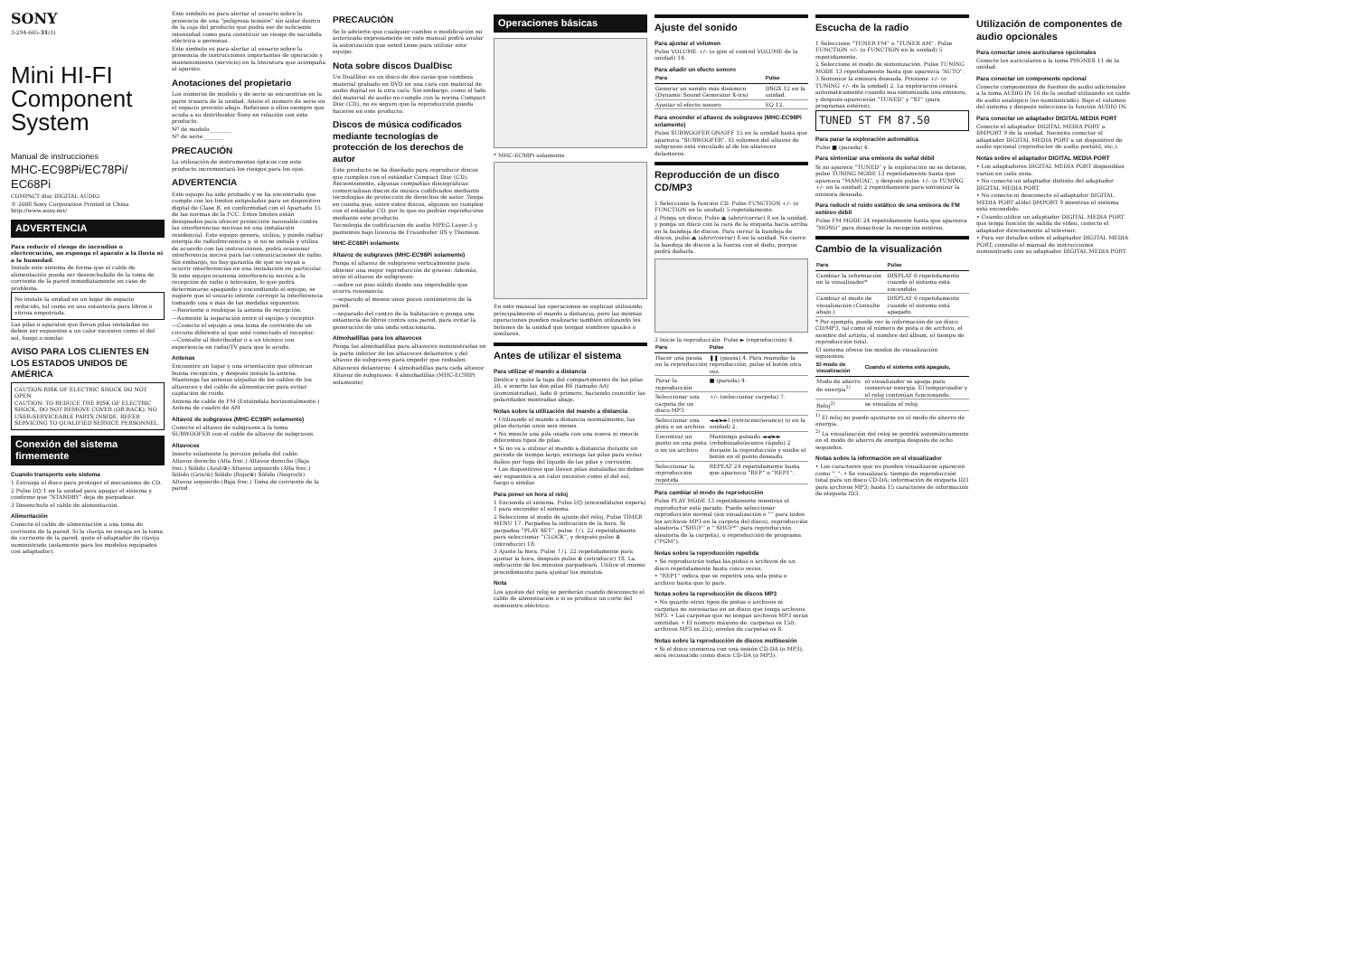SONY
3-294-665-31(1)
Mini HI-FI Component System
Manual de instrucciones
MHC-EC98Pi/EC78Pi/ EC68Pi
COMPACT disc DIGITAL AUDIO
© 2008 Sony Corporation Printed in China http://www.sony.net/
ADVERTENCIA
Para reducir el riesgo de incendios o electrocución, no exponga el aparato a la lluvia ni a la humedad.
Instale este sistema de forma que el cable de alimentación pueda ser desenchufado de la toma de corriente de la pared inmediatamente en caso de problema.
No instale la unidad en un lugar de espacio reducido, tal como en una estantería para libros o vitrina empotrada.
Las pilas o aparatos que llevan pilas instaladas no deben ser expuestos a un calor excesivo como el del sol, fuego o similar.
AVISO PARA LOS CLIENTES EN LOS ESTADOS UNIDOS DE AMÉRICA
CAUTION RISK OF ELECTRIC SHOCK DO NOT OPEN
CAUTION: TO REDUCE THE RISK OF ELECTRIC SHOCK, DO NOT REMOVE COVER (OR BACK). NO USER-SERVICEABLE PARTS INSIDE. REFER SERVICING TO QUALIFIED SERVICE PERSONNEL.
Conexión del sistema firmemente
Cuando transporte este sistema
1 Extraiga el disco para proteger el mecanismo de CD.
2 Pulse I/⏻ 1 en la unidad para apagar el sistema y confirme que “STANDBY” deja de parpadear.
3 Desenchufe el cable de alimentación.
Alimentación
Conecte el cable de alimentación a una toma de corriente de la pared. Si la clavija no encaja en la toma de corriente de la pared, quite el adaptador de clavija suministrado (solamente para los modelos equipados con adaptador).
Este símbolo es para alertar al usuario sobre la presencia de una “peligrosa tensión” sin aislar dentro de la caja del producto que podrá ser de suficiente intensidad como para constituir un riesgo de sacudida eléctrica a personas.
Este símbolo es para alertar al usuario sobre la presencia de instrucciones importantes de operación y mantenimiento (servicio) en la literatura que acompaña al aparato.
Anotaciones del propietario
Los números de modelo y de serie se encuentran en la parte trasera de la unidad. Anote el número de serie en el espacio provisto abajo. Refiérase a ellos siempre que acuda a su distribuidor Sony en relación con este producto.
Nº de modelo________
Nº de serie________
PRECAUCIÓN
La utilización de instrumentos ópticos con este producto incrementará los riesgos para los ojos.
ADVERTENCIA
Este equipo ha sido probado y se ha encontrado que cumple con los límites estipulados para un dispositivo digital de Clase B, en conformidad con el Apartado 15 de las normas de la FCC. Estos límites están designados para ofrecer protección razonable contra las interferencias nocivas en una instalación residencial. Este equipo genera, utiliza, y puede radiar energía de radiofrecuencia y, si no se instala y utiliza de acuerdo con las instrucciones, podrá ocasionar interferencia nociva para las comunicaciones de radio. Sin embargo, no hay garantía de que no vayan a ocurrir interferencias en una instalación en particular. Si este equipo ocasiona interferencia nociva a la recepción de radio o televisión, lo que podrá determinarse apagando y encendiendo el equipo, se sugiere que el usuario intente corregir la interferencia tomando una o más de las medidas siguientes:
—Reoriente o reubique la antena de recepción.
—Aumente la separación entre el equipo y receptor.
—Conecte el equipo a una toma de corriente de un circuito diferente al que esté conectado el receptor.
—Consulte al distribuidor o a un técnico con experiencia en radio/TV para que le ayude.
Antenas
Encuentre un lugar y una orientación que ofrezcan buena recepción, y después instale la antena. Mantenga las antenas alejadas de los cables de los altavoces y del cable de alimentación para evitar captación de ruido.
Antena de cable de FM (Extiéndala horizontalmente.) Antena de cuadro de AM
Altavoz de subgraves (MHC-EC98Pi solamente)
Conecte el altavoz de subgraves a la toma SUBWOOFER con el cable de altavoz de subgraves.
Altavoces
Inserte solamente la porción pelada del cable.
Altavoz derecho (Alta frec.) Altavoz derecho (Baja frec.) Sólido (Azul/⊕) Altavoz izquierdo (Alta frec.) Sólido (Gris/⊖) Sólido (Rojo/⊕) Sólido (Negro/⊖) Altavoz izquierdo (Baja frec.) Toma de corriente de la pared
PRECAUCIÓN
Se le advierte que cualquier cambio o modificación no autorizada expresamente en este manual podrá anular la autorización que usted tiene para utilizar este equipo.
Nota sobre discos DualDisc
Un DualDisc es un disco de dos caras que combina material grabado en DVD en una cara con material de audio digital en la otra cara. Sin embargo, como el lado del material de audio no cumple con la norma Compact Disc (CD), no es seguro que la reproducción pueda hacerse en este producto.
Discos de música codificados mediante tecnologías de protección de los derechos de autor
Este producto se ha diseñado para reproducir discos que cumplen con el estándar Compact Disc (CD). Recientemente, algunas compañías discográficas comercializan discos de música codificados mediante tecnologías de protección de derechos de autor. Tenga en cuenta que, entre estos discos, algunos no cumplen con el estándar CD, por lo que no podrán reproducirse mediante este producto.
Tecnología de codificación de audio MPEG Layer-3 y pantentes bajo licencia de Fraunhofer IIS y Thomson.
MHC-EC68Pi solamente
Altavoz de subgraves (MHC-EC98Pi solamente)
Ponga el altavoz de subgraves verticalmente para obtener una mejor reproducción de graves. Además, sitúe el altavoz de subgraves:
—sobre un piso sólido donde sea improbable que ocurra resonancia.
—separado al menos unos pocos centímetros de la pared.
—separado del centro de la habitación o ponga una estantería de libros contra una pared, para evitar la generación de una onda estacionaria.
Almohadillas para los altavoces
Ponga las almohadillas para altavoces suministradas en la parte inferior de los altavoces delanteros y del altavoz de subgraves para impedir que resbalen.
Altavoces delanteros: 4 almohadillas para cada altavoz
Altavoz de subgraves: 4 almohadillas (MHC-EC98Pi solamente)
Operaciones básicas
* MHC-EC98Pi solamente
En este manual las operaciones se explican utilizando principalmente el mando a distancia, pero las mismas operaciones pueden realizarse también utilizando los botones de la unidad que tengan nombres iguales o similares.
Antes de utilizar el sistema
Para utilizar el mando a distancia
Deslice y quite la tapa del compartimiento de las pilas 20, e inserte las dos pilas R6 (tamaño AA) (suministradas), lado ⊖ primero, haciendo coincidir las polaridades mostradas abajo.
Notas sobre la utilización del mando a distancia
• Utilizando el mando a distancia normalmente, las pilas durarán unos seis meses.
• No mezcle una pila usada con una nueva ni mezcle diferentes tipos de pilas.
• Si no va a utilizar el mando a distancia durante un período de tiempo largo, extraiga las pilas para evitar daños por fuga del líquido de las pilas y corrosión.
• Los dispositivos que llevan pilas instaladas no deben ser expuestos a un calor excesivo como el del sol, fuego o similar.
Para poner en hora el reloj
1 Encienda el sistema. Pulse I/⏻ (encendido/en espera) 1 para encender el sistema.
2 Seleccione el modo de ajuste del reloj. Pulse TIMER MENU 17. Parpadea la indicación de la hora. Si parpadea “PLAY SET”, pulse ↑/↓ 22 repetidamente para seleccionar “CLOCK”, y después pulse ⊕ (introducir) 18.
3 Ajuste la hora. Pulse ↑/↓ 22 repetidamente para ajustar la hora, después pulse ⊕ (introducir) 18. La indicación de los minutos parpadeará. Utilice el mismo procedimiento para ajustar los minutos.
Nota
Los ajustes del reloj se perderán cuando desconecte el cable de alimentación o si se produce un corte del suministro eléctrico.
Ajuste del sonido
Para ajustar el volumen
Pulse VOLUME +/– (o gire el control VOLUME de la unidad) 14.
Para añadir un efecto sonoro
| Para | Pulse |
| --- | --- |
| Generar un sonido más dinámico (Dynamic Sound Generator X-tra) | DSGX 12 en la unidad. |
| Ajustar el efecto sonoro | EQ 12. |
Para encender el altavoz de subgraves (MHC-EC98Pi solamente)
Pulse SUBWOOFER ON/OFF 15 en la unidad hasta que aparezca “SUBWOOFER”. El volumen del altavoz de subgraves está vinculado al de los altavoces delanteros.
Reproducción de un disco CD/MP3
1 Seleccione la función CD. Pulse FUNCTION +/– (o FUNCTION en la unidad) 5 repetidamente.
2 Ponga un disco. Pulse ⏏ (abrir/cerrar) 8 en la unidad, y ponga un disco con la cara de la etiqueta hacia arriba en la bandeja de discos. Para cerrar la bandeja de discos, pulse ⏏ (abrir/cerrar) 8 en la unidad. No cierre la bandeja de discos a la fuerza con el dedo, porque podrá dañarla.
3 Inicie la reproducción. Pulse ► (reproducción) 4.
| Para | Pulse |
| --- | --- |
| Hacer una pausa en la reproducción | ❚❚ (pausa) 4. Para reanudar la reproducción, pulse el botón otra vez. |
| Parar la reproducción | ■ (parada) 4. |
| Seleccionar una carpeta de un disco MP3 | +/– (seleccionar carpeta) 7. |
| Seleccionar una pista o un archivo | ◄◄/►►I (retroceso/avance) (o en la unidad) 2. |
| Encontrar un punto en una pista o en un archivo | Mantenga pulsado ◄◄/►► (rebobinado/avance rápido) 2 durante la reproducción y suelte el botón en el punto deseado. |
| Seleccionar la reproducción repetida | REPEAT 24 repetidamente hasta que aparezca “REP” o “REP1”. |
Para cambiar el modo de reproducción
Pulse PLAY MODE 13 repetidamente mientras el reproductor está parado. Puede seleccionar reproducción normal (sin visualización o “” para todos los archivos MP3 en la carpeta del disco), reproducción aleatoria (“SHUF” o “ SHUF*” para reproducción aleatoria de la carpeta), o reproducción de programa (“PGM”).
Notas sobre la reproducción repetida
• Se reproducirán todas las pistas o archivos de un disco repetidamente hasta cinco veces.
• “REP1” indica que se repetirá una sola pista o archivo hasta que lo pare.
Notas sobre la reproducción de discos MP3
• No guarde otros tipos de pistas o archivos ni carpetas no necesarias en un disco que tenga archivos MP3. • Las carpetas que no tengan archivos MP3 serán omitidas. • El número máximo de: carpetas es 150; archivos MP3 es 255; niveles de carpetas es 8.
Notas sobre la reproducción de discos multisesión
• Si el disco comienza con una sesión CD-DA (o MP3), será reconocido como disco CD-DA (o MP3).
Escucha de la radio
1 Seleccione “TUNER FM” o “TUNER AM”. Pulse FUNCTION +/– (o FUNCTION en la unidad) 5 repetidamente.
2 Seleccione el modo de sintonización. Pulse TUNING MODE 13 repetidamente hasta que aparezca “AUTO”.
3 Sintonice la emisora deseada. Presione +/– (o TUNING +/– de la unidad) 2. La exploración cesará automáticamente cuando sea sintonizada una emisora, y después aparecerán “TUNED” y “ST” (para programas estéreo).
TUNED ST FM 87.50
Para parar la exploración automática
Pulse ■ (parada) 4.
Para sintonizar una emisora de señal débil
Si no aparece “TUNED” y la exploración no se detiene, pulse TUNING MODE 13 repetidamente hasta que aparezca “MANUAL”, y después pulse +/– (o TUNING +/– en la unidad) 2 repetidamente para sintonizar la emisora deseada.
Para reducir el ruido estático de una emisora de FM estéreo débil
Pulse FM MODE 24 repetidamente hasta que aparezca “MONO” para desactivar la recepción estéreo.
Cambio de la visualización
| Para | Pulse |
| --- | --- |
| Cambiar la información en la visualizador* | DISPLAY 6 repetidamente cuando el sistema está encendido. |
| Cambiar el modo de visualización (Consulte abajo.) | DISPLAY 6 repetidamente cuando el sistema está apagado. |
* Por ejemplo, puede ver la información de un disco CD/MP3, tal como el número de pista o de archivo, el nombre del artista, el nombre del álbum, el tiempo de reproducción total.
El sistema ofrece los modos de visualización siguientes.
| El modo de visualización | Cuando el sistema está apagado, |
| --- | --- |
| Modo de ahorro de energía<sup>1)</sup> | el visualizador se apaga para conservar energía. El temporizador y el reloj continúan funcionando. |
| Reloj<sup>2)</sup> | se visualiza el reloj. |
<sup>1)</sup> El reloj no puede ajustarse en el modo de ahorro de energía.
<sup>2)</sup> La visualización del reloj se pondrá automáticamente en el modo de ahorro de energía después de ocho segundos.
Notas sobre la información en el visualizador
• Los caracteres que no pueden visualizarse aparecen como “_”. • Se visualizará: tiempo de reproducción total para un disco CD-DA; información de etiqueta ID3 para archivos MP3; hasta 15 caracteres de información de etiqueta ID3.
Utilización de componentes de audio opcionales
Para conectar unos auriculares opcionales
Conecte los auriculares a la toma PHONES 11 de la unidad.
Para conectar un componente opcional
Conecte componentes de fuentes de audio adicionales a la toma AUDIO IN 10 de la unidad utilizando un cable de audio analógico (no suministrado). Baje el volumen del sistema y después seleccione la función AUDIO IN.
Para conectar un adaptador DIGITAL MEDIA PORT
Conecte el adaptador DIGITAL MEDIA PORT a DMPORT 9 de la unidad. Necesita conectar el adaptador DIGITAL MEDIA PORT a un dispositivo de audio opcional (reproductor de audio portátil, etc.).
Notas sobre el adaptador DIGITAL MEDIA PORT
• Los adaptadores DIGITAL MEDIA PORT disponibles varían en cada zona.
• No conecte un adaptador distinto del adaptador DIGITAL MEDIA PORT.
• No conecte ni desconecte el adaptador DIGITAL MEDIA PORT al/del DMPORT 9 mientras el sistema está encendido.
• Cuando utilice un adaptador DIGITAL MEDIA PORT que tenga función de salida de vídeo, conecte el adaptador directamente al televisor.
• Para ver detalles sobre el adaptador DIGITAL MEDIA PORT, consulte el manual de instrucciones suministrado con su adaptador DIGITAL MEDIA PORT.